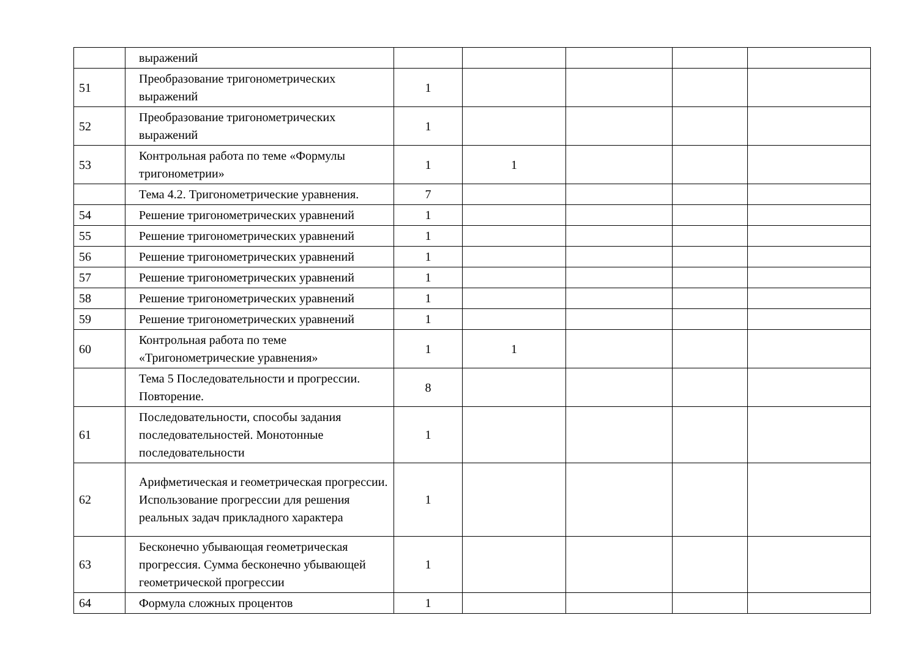| | выражений | | | | | |
| 51 | Преобразование тригонометрических выражений | 1 | | | | |
| 52 | Преобразование тригонометрических выражений | 1 | | | | |
| 53 | Контрольная работа по теме «Формулы тригонометрии» | 1 | 1 | | | |
| | Тема 4.2. Тригонометрические уравнения. | 7 | | | | |
| 54 | Решение тригонометрических уравнений | 1 | | | | |
| 55 | Решение тригонометрических уравнений | 1 | | | | |
| 56 | Решение тригонометрических уравнений | 1 | | | | |
| 57 | Решение тригонометрических уравнений | 1 | | | | |
| 58 | Решение тригонометрических уравнений | 1 | | | | |
| 59 | Решение тригонометрических уравнений | 1 | | | | |
| 60 | Контрольная работа по теме «Тригонометрические уравнения» | 1 | 1 | | | |
| | Тема 5 Последовательности и прогрессии. Повторение. | 8 | | | | |
| 61 | Последовательности, способы задания последовательностей. Монотонные последовательности | 1 | | | | |
| 62 | Арифметическая и геометрическая прогрессии. Использование прогрессии для решения реальных задач прикладного характера | 1 | | | | |
| 63 | Бесконечно убывающая геометрическая прогрессия. Сумма бесконечно убывающей геометрической прогрессии | 1 | | | | |
| 64 | Формула сложных процентов | 1 | | | | |